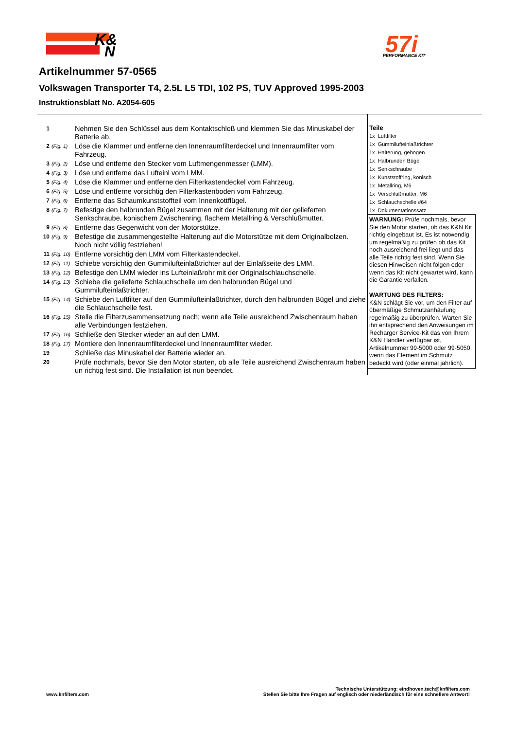K&
N
57i
PERFORMANCE KIT
Artikelnummer 57-0565
Volkswagen Transporter T4, 2.5L L5 TDI, 102 PS, TUV Approved 1995-2003
Instruktionsblatt No. A2054-605
| 1 | | Nehmen Sie den Schlüssel aus dem Kontaktschloß und klemmen Sie das Minuskabel der Batterie ab. |
| 2 | (Fig. 1) | Löse die Klammer und entferne den Innenraumfilterdeckel und Innenraumfilter vom Fahrzeug. |
| 3 | (Fig. 2) | Löse und entferne den Stecker vom Luftmengenmesser (LMM). |
| 4 | (Fig. 3) | Löse und entferne das Lufteinl vom LMM. |
| 5 | (Fig. 4) | Löse die Klammer und entferne den Filterkastendeckel vom Fahrzeug. |
| 6 | (Fig. 5) | Löse und entferne vorsichtig den Filterkastenboden vom Fahrzeug. |
| 7 | (Fig. 6) | Entferne das Schaumkunststoffteil vom Innenkottflügel. |
| 8 | (Fig. 7) | Befestige den halbrunden Bügel zusammen mit der Halterung mit der gelieferten Senkschraube, konischem Zwischenring, flachem Metallring & Verschlußmutter. |
| 9 | (Fig. 8) | Entferne das Gegenwicht von der Motorstütze. |
| 10 | (Fig. 9) | Befestige die zusammengestellte Halterung auf die Motorstütze mit dem Originalbolzen. Noch nicht völlig festziehen! |
| 11 | (Fig. 10) | Entferne vorsichtig den LMM vom Filterkastendeckel. |
| 12 | (Fig. 11) | Schiebe vorsichtig den Gummilufteinlaßtrichter auf der Einlaßseite des LMM. |
| 13 | (Fig. 12) | Befestige den LMM wieder ins Lufteinlaßrohr mit der Originalschlauchschelle. |
| 14 | (Fig. 13) | Schiebe die gelieferte Schlauchschelle um den halbrunden Bügel und Gummilufteinlaßtrichter. |
| 15 | (Fig. 14) | Schiebe den Luftfilter auf den Gummilufteinlaßtrichter, durch den halbrunden Bügel und ziehe die Schlauchschelle fest. |
| 16 | (Fig. 15) | Stelle die Filterzusammensetzung nach; wenn alle Teile ausreichend Zwischenraum haben alle Verbindungen festziehen. |
| 17 | (Fig. 16) | Schließe den Stecker wieder an auf den LMM. |
| 18 | (Fig. 17) | Montiere den Innenraumfilterdeckel und Innenraumfilter wieder. |
| 19 | | Schließe das Minuskabel der Batterie wieder an. |
| 20 | | Prüfe nochmals, bevor Sie den Motor starten, ob alle Teile ausreichend Zwischenraum haben un richtig fest sind. Die Installation ist nun beendet. |
Teile
| 1x | Luftfilter |
| 1x | Gummilufteinlaßtrichter |
| 1x | Halterung, gebogen |
| 1x | Halbrunden Bügel |
| 1x | Senkschraube |
| 1x | Kunststoffring, konisch |
| 1x | Metallring, M6 |
| 1x | Verschlußmutter, M6 |
| 1x | Schlauchschelle #64 |
| 1x | Dokumentationssatz |
WARNUNG: Prüfe nochmals, bevor Sie den Motor starten, ob das K&N Kit richtig eingebaut ist. Es ist notwendig um regelmäßig zu prüfen ob das Kit noch ausreichend frei liegt und das alle Teile richtig fest sind. Wenn Sie diesen Hinweisen nicht folgen oder wenn das Kit nicht gewartet wird, kann die Garantie verfallen.
WARTUNG DES FILTERS:
K&N schlägt Sie vor, um den Filter auf übermäßige Schmutzanhäufung regelmäßig zu überprüfen. Warten Sie ihn entsprechend den Anweisungen im Recharger Service-Kit das von Ihrem K&N Händler verfügbar ist, Artikelnummer 99-5000 oder 99-5050, wenn das Element im Schmutz bedeckt wird (oder einmal jährlich).
www.knfilters.com
Technische Unterstützung: eindhoven.tech@knfilters.com
Stellen Sie bitte Ihre Fragen auf englisch oder niederländisch für eine schnellere Antwort!